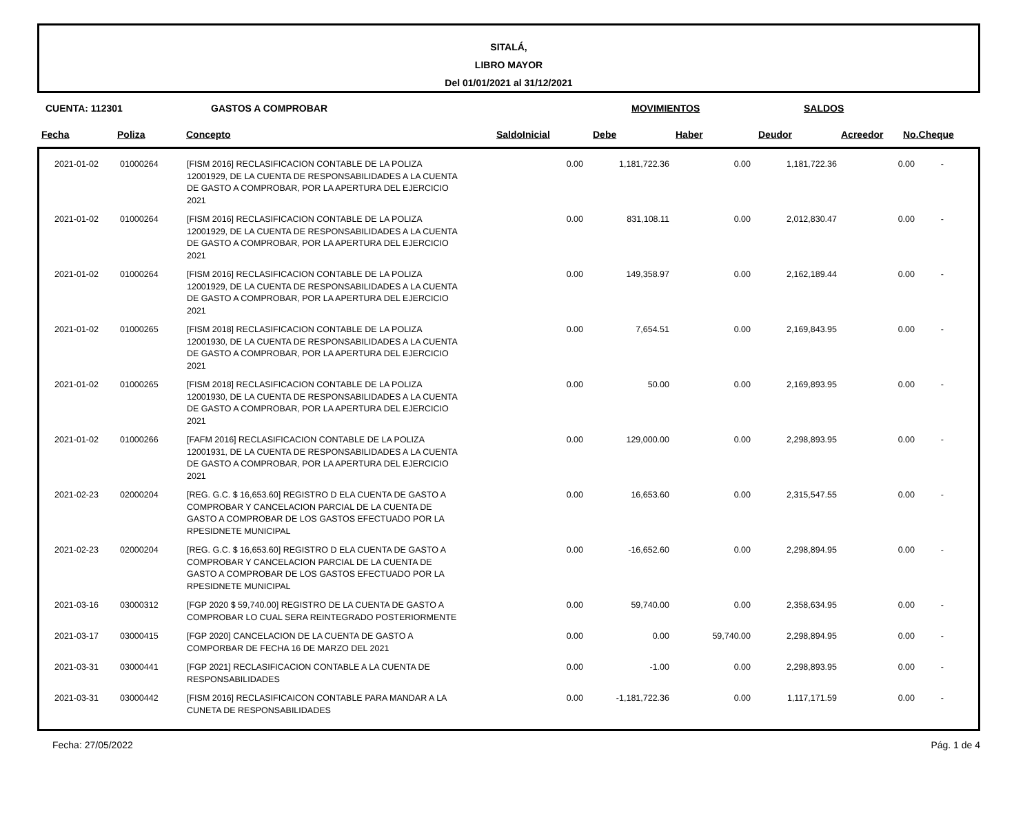SITALÁ,
LIBRO MAYOR
Del 01/01/2021 al 31/12/2021
CUENTA: 112301 GASTOS A COMPROBAR MOVIMIENTOS SALDOS
| Fecha | Poliza | Concepto | SaldoInicial | Debe | Haber | Deudor | Acreedor | No.Cheque |
| --- | --- | --- | --- | --- | --- | --- | --- | --- |
| | 2021-01-02 | 01000264 | [FISM 2016] RECLASIFICACION CONTABLE DE LA POLIZA 12001929, DE LA CUENTA DE RESPONSABILIDADES A LA CUENTA DE GASTO A COMPROBAR, POR LA APERTURA DEL EJERCICIO 2021 | 0.00 | 1,181,722.36 | 0.00 | 1,181,722.36 | 0.00 | - |
| | 2021-01-02 | 01000264 | [FISM 2016] RECLASIFICACION CONTABLE DE LA POLIZA 12001929, DE LA CUENTA DE RESPONSABILIDADES A LA CUENTA DE GASTO A COMPROBAR, POR LA APERTURA DEL EJERCICIO 2021 | 0.00 | 831,108.11 | 0.00 | 2,012,830.47 | 0.00 | - |
| | 2021-01-02 | 01000264 | [FISM 2016] RECLASIFICACION CONTABLE DE LA POLIZA 12001929, DE LA CUENTA DE RESPONSABILIDADES A LA CUENTA DE GASTO A COMPROBAR, POR LA APERTURA DEL EJERCICIO 2021 | 0.00 | 149,358.97 | 0.00 | 2,162,189.44 | 0.00 | - |
| | 2021-01-02 | 01000265 | [FISM 2018] RECLASIFICACION CONTABLE DE LA POLIZA 12001930, DE LA CUENTA DE RESPONSABILIDADES A LA CUENTA DE GASTO A COMPROBAR, POR LA APERTURA DEL EJERCICIO 2021 | 0.00 | 7,654.51 | 0.00 | 2,169,843.95 | 0.00 | - |
| | 2021-01-02 | 01000265 | [FISM 2018] RECLASIFICACION CONTABLE DE LA POLIZA 12001930, DE LA CUENTA DE RESPONSABILIDADES A LA CUENTA DE GASTO A COMPROBAR, POR LA APERTURA DEL EJERCICIO 2021 | 0.00 | 50.00 | 0.00 | 2,169,893.95 | 0.00 | - |
| | 2021-01-02 | 01000266 | [FAFM 2016] RECLASIFICACION CONTABLE DE LA POLIZA 12001931, DE LA CUENTA DE RESPONSABILIDADES A LA CUENTA DE GASTO A COMPROBAR, POR LA APERTURA DEL EJERCICIO 2021 | 0.00 | 129,000.00 | 0.00 | 2,298,893.95 | 0.00 | - |
| | 2021-02-23 | 02000204 | [REG. G.C. $ 16,653.60] REGISTRO D ELA CUENTA DE GASTO A COMPROBAR Y CANCELACION PARCIAL DE LA CUENTA DE GASTO A COMPROBAR DE LOS GASTOS EFECTUADO POR LA RPESIDNETE MUNICIPAL | 0.00 | 16,653.60 | 0.00 | 2,315,547.55 | 0.00 | - |
| | 2021-02-23 | 02000204 | [REG. G.C. $ 16,653.60] REGISTRO D ELA CUENTA DE GASTO A COMPROBAR Y CANCELACION PARCIAL DE LA CUENTA DE GASTO A COMPROBAR DE LOS GASTOS EFECTUADO POR LA RPESIDNETE MUNICIPAL | 0.00 | -16,652.60 | 0.00 | 2,298,894.95 | 0.00 | - |
| | 2021-03-16 | 03000312 | [FGP 2020 $ 59,740.00] REGISTRO DE LA CUENTA DE GASTO A COMPROBAR LO CUAL SERA REINTEGRADO POSTERIORMENTE | 0.00 | 59,740.00 | 0.00 | 2,358,634.95 | 0.00 | - |
| | 2021-03-17 | 03000415 | [FGP 2020] CANCELACION DE LA CUENTA DE GASTO A COMPORBAR DE FECHA 16 DE MARZO DEL 2021 | 0.00 | 0.00 | 59,740.00 | 2,298,894.95 | 0.00 | - |
| | 2021-03-31 | 03000441 | [FGP 2021] RECLASIFICACION CONTABLE A LA CUENTA DE RESPONSABILIDADES | 0.00 | -1.00 | 0.00 | 2,298,893.95 | 0.00 | - |
| | 2021-03-31 | 03000442 | [FISM 2016] RECLASIFICAICON CONTABLE PARA MANDAR A LA CUNETA DE RESPONSABILIDADES | 0.00 | -1,181,722.36 | 0.00 | 1,117,171.59 | 0.00 | - |
Fecha: 27/05/2022 Pág. 1 de 4